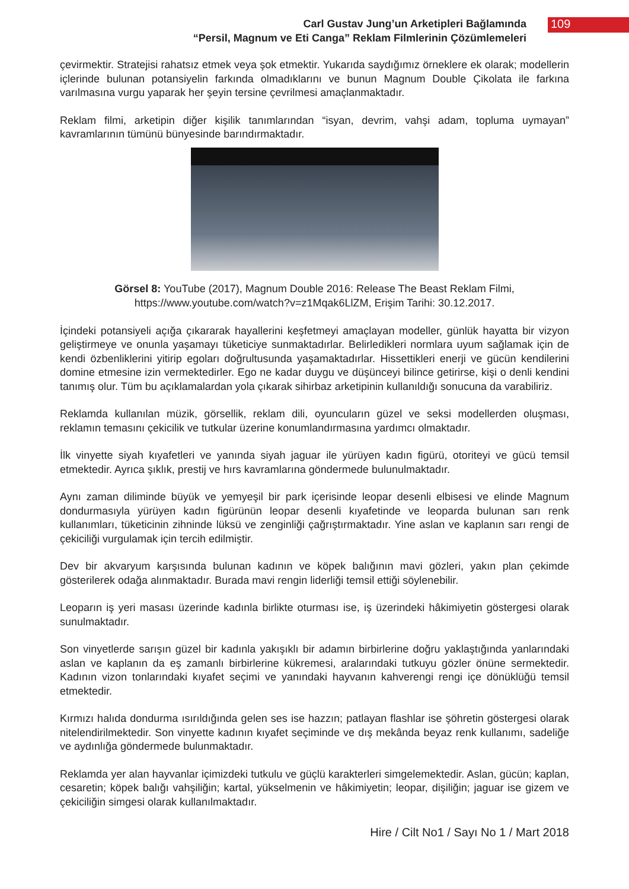Carl Gustav Jung’un Arketipleri Bağlamında
“Persil, Magnum ve Eti Canga” Reklam Filmlerinin Çözümlemeleri
109
çevirmektir. Stratejisi rahatsız etmek veya şok etmektir. Yukarıda saydığımız örneklere ek olarak; modellerin içlerinde bulunan potansiyelin farkında olmadıklarını ve bunun Magnum Double Çikolata ile farkına varılmasına vurgu yaparak her şeyin tersine çevrilmesi amaçlanmaktadır.
Reklam filmi, arketipin diğer kişilik tanımlarından “isyan, devrim, vahşi adam, topluma uymayan” kavramlarının tümünü bünyesinde barındırmaktadır.
Görsel 8: YouTube (2017), Magnum Double 2016: Release The Beast Reklam Filmi,
https://www.youtube.com/watch?v=z1Mqak6LlZM, Erişim Tarihi: 30.12.2017.
İçindeki potansiyeli açığa çıkararak hayallerini keşfetmeyi amaçlayan modeller, günlük hayatta bir vizyon geliştirmeye ve onunla yaşamayı tüketiciye sunmaktadırlar. Belirledikleri normlara uyum sağlamak için de kendi özbenliklerini yitirip egoları doğrultusunda yaşamaktadırlar. Hissettikleri enerji ve gücün kendilerini domine etmesine izin vermektedirler. Ego ne kadar duygu ve düşünceyi bilince getirirse, kişi o denli kendini tanımış olur. Tüm bu açıklamalardan yola çıkarak sihirbaz arketipinin kullanıldığı sonucuna da varabiliriz.
Reklamda kullanılan müzik, görsellik, reklam dili, oyuncuların güzel ve seksi modellerden oluşması, reklamın temasını çekicilik ve tutkular üzerine konumlandırmasına yardımcı olmaktadır.
İlk vinyette siyah kıyafetleri ve yanında siyah jaguar ile yürüyen kadın figürü, otoriteyi ve gücü temsil etmektedir. Ayrıca şıklık, prestij ve hırs kavramlarına göndermede bulunulmaktadır.
Aynı zaman diliminde büyük ve yemyeşil bir park içerisinde leopar desenli elbisesi ve elinde Magnum dondurmasıyla yürüyen kadın figürünün leopar desenli kıyafetinde ve leoparda bulunan sarı renk kullanımları, tüketicinin zihninde lüksü ve zenginliği çağrıştırmaktadır. Yine aslan ve kaplanın sarı rengi de çekiciliği vurgulamak için tercih edilmiştir.
Dev bir akvaryum karşısında bulunan kadının ve köpek balığının mavi gözleri, yakın plan çekimde gösterilerek odağa alınmaktadır. Burada mavi rengin liderliği temsil ettiği söylenebilir.
Leoparın iş yeri masası üzerinde kadınla birlikte oturması ise, iş üzerindeki hâkimiyetin göstergesi olarak sunulmaktadır.
Son vinyetlerde sarışın güzel bir kadınla yakışıklı bir adamın birbirlerine doğru yaklaştığında yanlarındaki aslan ve kaplanın da eş zamanlı birbirlerine kükremesi, aralarındaki tutkuyu gözler önüne sermektedir. Kadının vizon tonlarındaki kıyafet seçimi ve yanındaki hayvanın kahverengi rengi içe dönüklüğü temsil etmektedir.
Kırmızı halıda dondurma ısırıldığında gelen ses ise hazzın; patlayan flashlar ise şöhretin göstergesi olarak nitelendirilmektedir. Son vinyette kadının kıyafet seçiminde ve dış mekânda beyaz renk kullanımı, sadeliğe ve aydınlığa göndermede bulunmaktadır.
Reklamda yer alan hayvanlar içimizdeki tutkulu ve güçlü karakterleri simgelemektedir. Aslan, gücün; kaplan, cesaretin; köpek balığı vahşiliğin; kartal, yükselmenin ve hâkimiyetin; leopar, dişiliğin; jaguar ise gizem ve çekiciliğin simgesi olarak kullanılmaktadır.
Hire / Cilt No1 / Sayı No 1 / Mart 2018